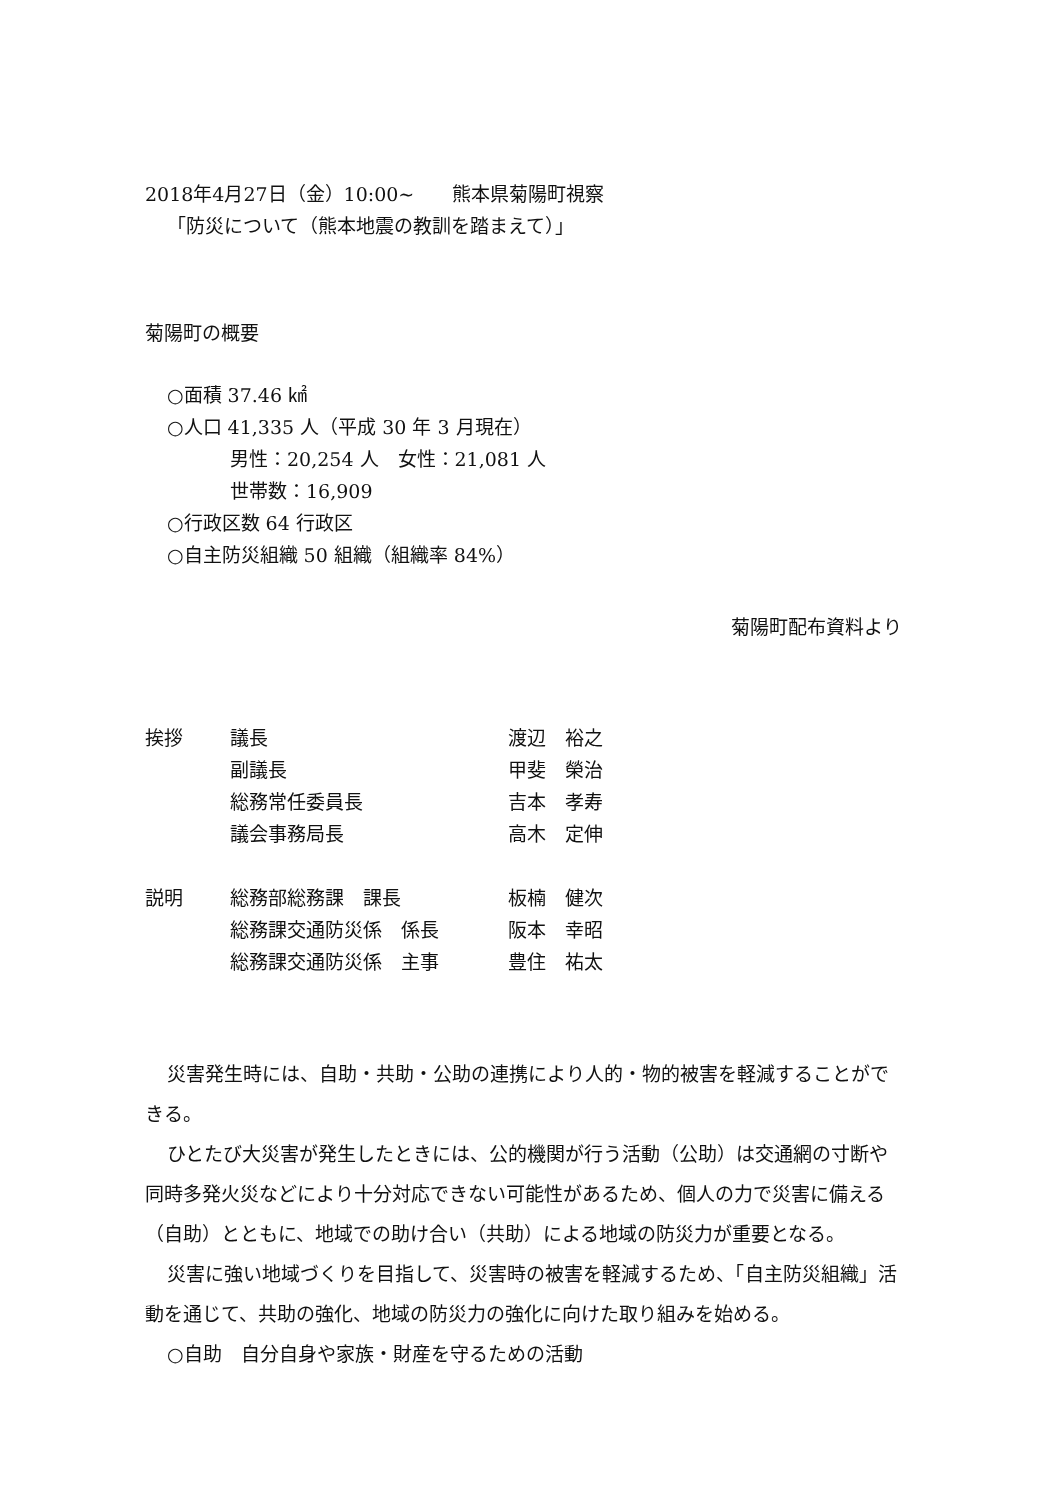2018年4月27日（金）10:00~　　熊本県菊陽町視察
「防災について（熊本地震の教訓を踏まえて）」
菊陽町の概要
○面積 37.46 ㎢
○人口 41,335 人（平成 30 年 3 月現在）
男性：20,254 人　女性：21,081 人
世帯数：16,909
○行政区数 64 行政区
○自主防災組織 50 組織（組織率 84%）
菊陽町配布資料より
| 挨拶 | 議長 | 渡辺 裕之 |
| | 副議長 | 甲斐 榮治 |
| | 総務常任委員長 | 吉本 孝寿 |
| | 議会事務局長 | 高木 定伸 |
| 説明 | 総務部総務課 課長 | 板楠 健次 |
| | 総務課交通防災係 係長 | 阪本 幸昭 |
| | 総務課交通防災係 主事 | 豊住 祐太 |
災害発生時には、自助・共助・公助の連携により人的・物的被害を軽減することができる。
ひとたび大災害が発生したときには、公的機関が行う活動（公助）は交通網の寸断や同時多発火災などにより十分対応できない可能性があるため、個人の力で災害に備える（自助）とともに、地域での助け合い（共助）による地域の防災力が重要となる。
災害に強い地域づくりを目指して、災害時の被害を軽減するため、「自主防災組織」活動を通じて、共助の強化、地域の防災力の強化に向けた取り組みを始める。
○自助　自分自身や家族・財産を守るための活動